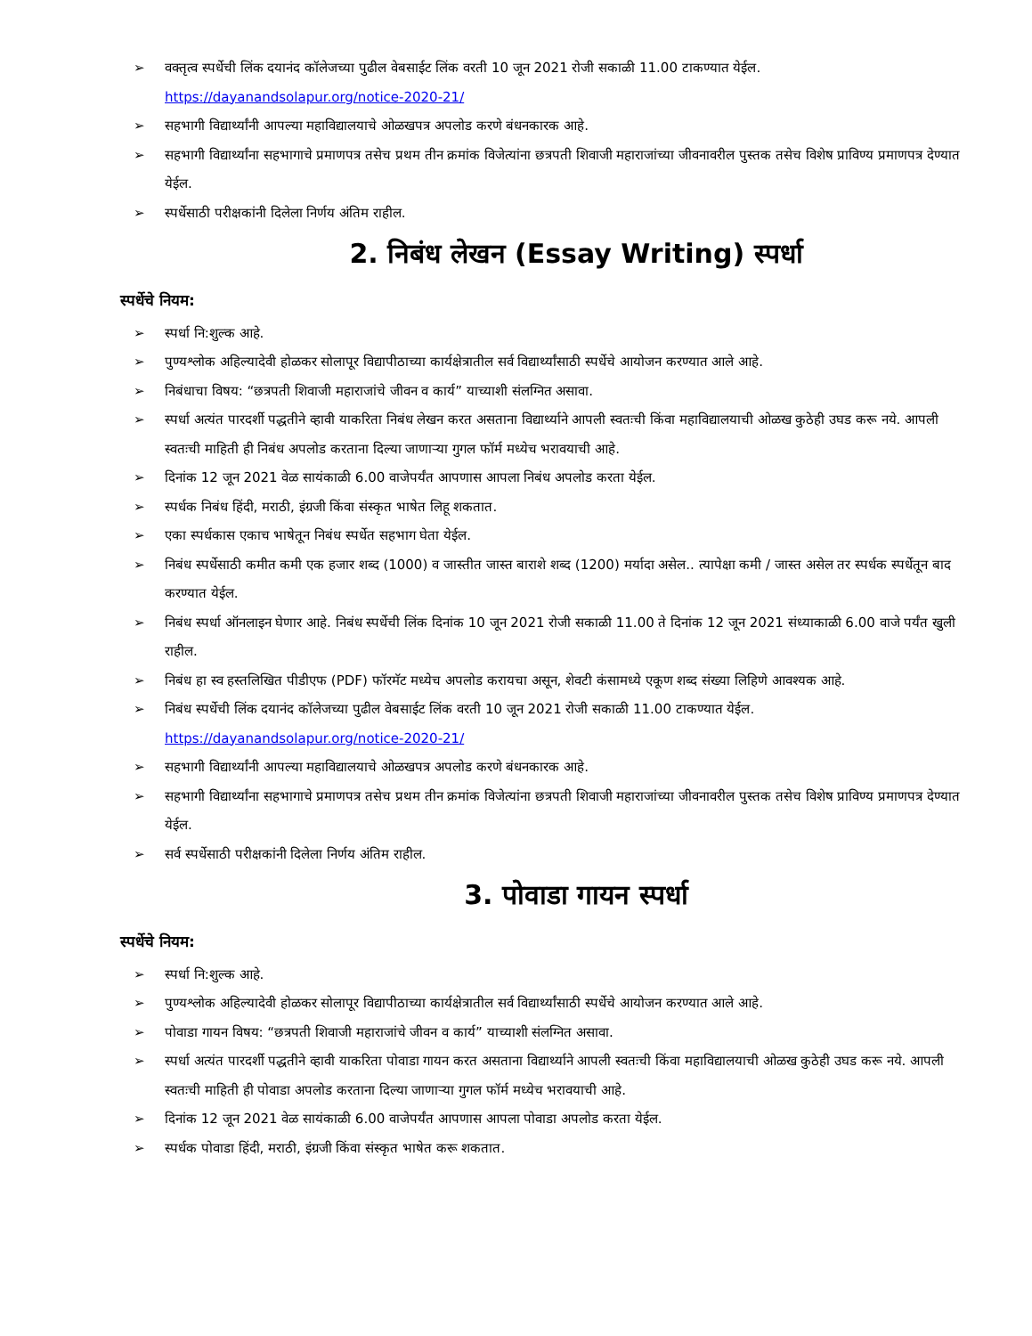➢ वक्तृत्व स्पर्धेची लिंक दयानंद कॉलेजच्या पुढील वेबसाईट लिंक वरती 10 जून 2021 रोजी सकाळी 11.00 टाकण्यात येईल.
https://dayanandsolapur.org/notice-2020-21/
➢ सहभागी विद्यार्थ्यांनी आपल्या महाविद्यालयाचे ओळखपत्र अपलोड करणे बंधनकारक आहे.
➢ सहभागी विद्यार्थ्यांना सहभागाचे प्रमाणपत्र तसेच प्रथम तीन क्रमांक विजेत्यांना छत्रपती शिवाजी महाराजांच्या जीवनावरील पुस्तक तसेच विशेष प्राविण्य प्रमाणपत्र देण्यात येईल.
➢ स्पर्धेसाठी परीक्षकांनी दिलेला निर्णय अंतिम राहील.
2. निबंध लेखन (Essay Writing) स्पर्धा
स्पर्धेचे नियम:
➢ स्पर्धा नि:शुल्क आहे.
➢ पुण्यश्लोक अहिल्यादेवी होळकर सोलापूर विद्यापीठाच्या कार्यक्षेत्रातील सर्व विद्यार्थ्यांसाठी स्पर्धेचे आयोजन करण्यात आले आहे.
➢ निबंधाचा विषय: “छत्रपती शिवाजी महाराजांचे जीवन व कार्य” याच्याशी संलग्नित असावा.
➢ स्पर्धा अत्यंत पारदर्शी पद्धतीने व्हावी याकरिता निबंध लेखन करत असताना विद्यार्थ्याने आपली स्वतःची किंवा महाविद्यालयाची ओळख कुठेही उघड करू नये. आपली स्वतःची माहिती ही निबंध अपलोड करताना दिल्या जाणाऱ्या गुगल फॉर्म मध्येच भरावयाची आहे.
➢ दिनांक 12 जून 2021 वेळ सायंकाळी 6.00 वाजेपर्यंत आपणास आपला निबंध अपलोड करता येईल.
➢ स्पर्धक निबंध हिंदी, मराठी, इंग्रजी किंवा संस्कृत भाषेत लिहू शकतात.
➢ एका स्पर्धकास एकाच भाषेतून निबंध स्पर्धेत सहभाग घेता येईल.
➢ निबंध स्पर्धेसाठी कमीत कमी एक हजार शब्द (1000) व जास्तीत जास्त बाराशे शब्द (1200) मर्यादा असेल.. त्यापेक्षा कमी / जास्त असेल तर स्पर्धक स्पर्धेतून बाद करण्यात येईल.
➢ निबंध स्पर्धा ऑनलाइन घेणार आहे. निबंध स्पर्धेची लिंक दिनांक 10 जून 2021 रोजी सकाळी 11.00 ते दिनांक 12 जून 2021 संध्याकाळी 6.00 वाजे पर्यंत खुली राहील.
➢ निबंध हा स्व हस्तलिखित पीडीएफ (PDF) फॉरमॅट मध्येच अपलोड करायचा असून, शेवटी कंसामध्ये एकूण शब्द संख्या लिहिणे आवश्यक आहे.
➢ निबंध स्पर्धेची लिंक दयानंद कॉलेजच्या पुढील वेबसाईट लिंक वरती 10 जून 2021 रोजी सकाळी 11.00 टाकण्यात येईल.
https://dayanandsolapur.org/notice-2020-21/
➢ सहभागी विद्यार्थ्यांनी आपल्या महाविद्यालयाचे ओळखपत्र अपलोड करणे बंधनकारक आहे.
➢ सहभागी विद्यार्थ्यांना सहभागाचे प्रमाणपत्र तसेच प्रथम तीन क्रमांक विजेत्यांना छत्रपती शिवाजी महाराजांच्या जीवनावरील पुस्तक तसेच विशेष प्राविण्य प्रमाणपत्र देण्यात येईल.
➢ सर्व स्पर्धेसाठी परीक्षकांनी दिलेला निर्णय अंतिम राहील.
3. पोवाडा गायन स्पर्धा
स्पर्धेचे नियम:
➢ स्पर्धा नि:शुल्क आहे.
➢ पुण्यश्लोक अहिल्यादेवी होळकर सोलापूर विद्यापीठाच्या कार्यक्षेत्रातील सर्व विद्यार्थ्यांसाठी स्पर्धेचे आयोजन करण्यात आले आहे.
➢ पोवाडा गायन विषय: “छत्रपती शिवाजी महाराजांचे जीवन व कार्य” याच्याशी संलग्नित असावा.
➢ स्पर्धा अत्यंत पारदर्शी पद्धतीने व्हावी याकरिता पोवाडा गायन करत असताना विद्यार्थ्याने आपली स्वतःची किंवा महाविद्यालयाची ओळख कुठेही उघड करू नये. आपली स्वतःची माहिती ही पोवाडा अपलोड करताना दिल्या जाणाऱ्या गुगल फॉर्म मध्येच भरावयाची आहे.
➢ दिनांक 12 जून 2021 वेळ सायंकाळी 6.00 वाजेपर्यंत आपणास आपला पोवाडा अपलोड करता येईल.
➢ स्पर्धक पोवाडा हिंदी, मराठी, इंग्रजी किंवा संस्कृत भाषेत करू शकतात.